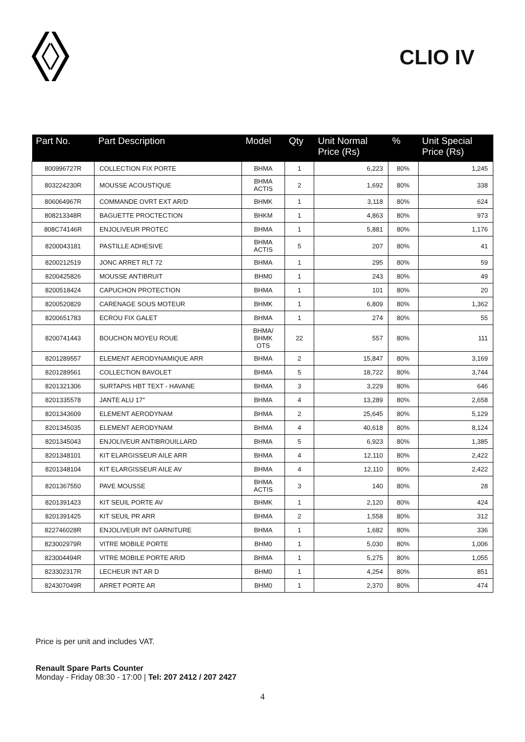CLIO IV
| Part No. | Part Description | Model | Qty | Unit Normal Price (Rs) | % | Unit Special Price (Rs) |
| --- | --- | --- | --- | --- | --- | --- |
| 800996727R | COLLECTION FIX PORTE | BHMA | 1 | 6,223 | 80% | 1,245 |
| 803224230R | MOUSSE ACOUSTIQUE | BHMA ACTIS | 2 | 1,692 | 80% | 338 |
| 806064967R | COMMANDE OVRT EXT AR/D | BHMK | 1 | 3,118 | 80% | 624 |
| 808213348R | BAGUETTE PROCTECTION | BHKM | 1 | 4,863 | 80% | 973 |
| 808C74146R | ENJOLIVEUR PROTEC | BHMA | 1 | 5,881 | 80% | 1,176 |
| 8200043181 | PASTILLE ADHESIVE | BHMA ACTIS | 5 | 207 | 80% | 41 |
| 8200212519 | JONC ARRET RLT 72 | BHMA | 1 | 295 | 80% | 59 |
| 8200425826 | MOUSSE ANTIBRUIT | BHM0 | 1 | 243 | 80% | 49 |
| 8200518424 | CAPUCHON PROTECTION | BHMA | 1 | 101 | 80% | 20 |
| 8200520829 | CARENAGE SOUS MOTEUR | BHMK | 1 | 6,809 | 80% | 1,362 |
| 8200651783 | ECROU FIX GALET | BHMA | 1 | 274 | 80% | 55 |
| 8200741443 | BOUCHON MOYEU ROUE | BHMA/ BHMK OTS | 22 | 557 | 80% | 111 |
| 8201289557 | ELEMENT AERODYNAMIQUE ARR | BHMA | 2 | 15,847 | 80% | 3,169 |
| 8201289561 | COLLECTION BAVOLET | BHMA | 5 | 18,722 | 80% | 3,744 |
| 8201321306 | SURTAPIS HBT TEXT - HAVANE | BHMA | 3 | 3,229 | 80% | 646 |
| 8201335578 | JANTE ALU 17'' | BHMA | 4 | 13,289 | 80% | 2,658 |
| 8201343609 | ELEMENT AERODYNAM | BHMA | 2 | 25,645 | 80% | 5,129 |
| 8201345035 | ELEMENT AERODYNAM | BHMA | 4 | 40,618 | 80% | 8,124 |
| 8201345043 | ENJOLIVEUR ANTIBROUILLARD | BHMA | 5 | 6,923 | 80% | 1,385 |
| 8201348101 | KIT ELARGISSEUR AILE ARR | BHMA | 4 | 12,110 | 80% | 2,422 |
| 8201348104 | KIT ELARGISSEUR AILE AV | BHMA | 4 | 12,110 | 80% | 2,422 |
| 8201367550 | PAVE MOUSSE | BHMA ACTIS | 3 | 140 | 80% | 28 |
| 8201391423 | KIT SEUIL PORTE AV | BHMK | 1 | 2,120 | 80% | 424 |
| 8201391425 | KIT SEUIL PR ARR | BHMA | 2 | 1,558 | 80% | 312 |
| 822746028R | ENJOLIVEUR INT GARNITURE | BHMA | 1 | 1,682 | 80% | 336 |
| 823002979R | VITRE MOBILE PORTE | BHM0 | 1 | 5,030 | 80% | 1,006 |
| 823004494R | VITRE MOBILE PORTE AR/D | BHMA | 1 | 5,275 | 80% | 1,055 |
| 823302317R | LECHEUR INT AR D | BHM0 | 1 | 4,254 | 80% | 851 |
| 824307049R | ARRET PORTE AR | BHM0 | 1 | 2,370 | 80% | 474 |
Price is per unit and includes VAT.
Renault Spare Parts Counter
Monday - Friday 08:30 - 17:00 | Tel: 207 2412 / 207 2427
4